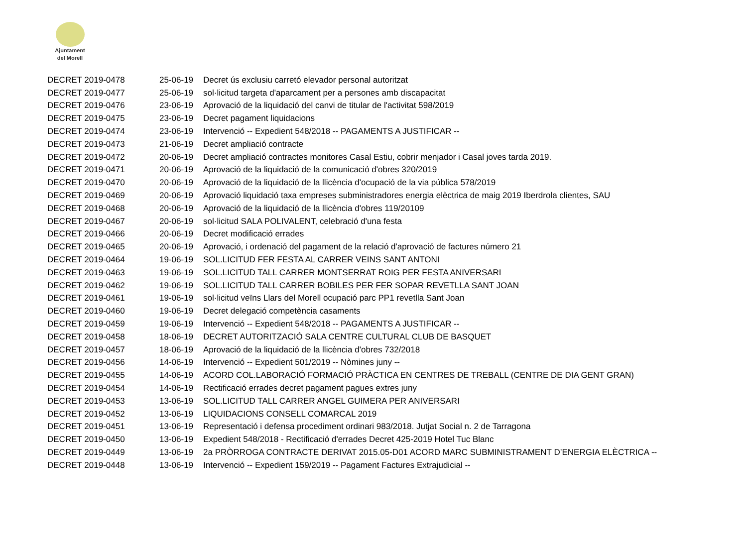Ajuntament
del Morell
| DECRET 2019-0478 | 25-06-19 | Decret ús exclusiu carretó elevador personal autoritzat |
| DECRET 2019-0477 | 25-06-19 | sol·licitud targeta d'aparcament per a persones amb discapacitat |
| DECRET 2019-0476 | 23-06-19 | Aprovació de la liquidació del canvi de titular de l'activitat 598/2019 |
| DECRET 2019-0475 | 23-06-19 | Decret pagament liquidacions |
| DECRET 2019-0474 | 23-06-19 | Intervenció -- Expedient 548/2018 -- PAGAMENTS A JUSTIFICAR -- |
| DECRET 2019-0473 | 21-06-19 | Decret ampliació contracte |
| DECRET 2019-0472 | 20-06-19 | Decret ampliació contractes monitores Casal Estiu, cobrir menjador i Casal joves tarda 2019. |
| DECRET 2019-0471 | 20-06-19 | Aprovació de la liquidació de la comunicació d'obres 320/2019 |
| DECRET 2019-0470 | 20-06-19 | Aprovació de la liquidació de la llicència d'ocupació de la via pública 578/2019 |
| DECRET 2019-0469 | 20-06-19 | Aprovació liquidació taxa empreses subministradores energia elèctrica de maig 2019 Iberdrola clientes, SAU |
| DECRET 2019-0468 | 20-06-19 | Aprovació de la liquidació de la llicència d'obres 119/20109 |
| DECRET 2019-0467 | 20-06-19 | sol·licitud SALA POLIVALENT, celebració d'una festa |
| DECRET 2019-0466 | 20-06-19 | Decret modificació errades |
| DECRET 2019-0465 | 20-06-19 | Aprovació, i ordenació del pagament de la relació d'aprovació de factures número 21 |
| DECRET 2019-0464 | 19-06-19 | SOL.LICITUD FER FESTA AL CARRER VEINS SANT ANTONI |
| DECRET 2019-0463 | 19-06-19 | SOL.LICITUD TALL CARRER MONTSERRAT ROIG PER FESTA ANIVERSARI |
| DECRET 2019-0462 | 19-06-19 | SOL.LICITUD TALL CARRER BOBILES PER FER SOPAR REVETLLA SANT JOAN |
| DECRET 2019-0461 | 19-06-19 | sol·licitud veïns Llars del Morell ocupació parc PP1 revetlla Sant Joan |
| DECRET 2019-0460 | 19-06-19 | Decret delegació competència casaments |
| DECRET 2019-0459 | 19-06-19 | Intervenció -- Expedient 548/2018 -- PAGAMENTS A JUSTIFICAR -- |
| DECRET 2019-0458 | 18-06-19 | DECRET AUTORITZACIÓ SALA CENTRE CULTURAL CLUB DE BASQUET |
| DECRET 2019-0457 | 18-06-19 | Aprovació de la liquidació de la llicència d'obres 732/2018 |
| DECRET 2019-0456 | 14-06-19 | Intervenció -- Expedient 501/2019 -- Nòmines juny -- |
| DECRET 2019-0455 | 14-06-19 | ACORD COL.LABORACIÓ FORMACIÓ PRÀCTICA EN CENTRES DE TREBALL (CENTRE DE DIA GENT GRAN) |
| DECRET 2019-0454 | 14-06-19 | Rectificació errades decret pagament pagues extres juny |
| DECRET 2019-0453 | 13-06-19 | SOL.LICITUD TALL CARRER ANGEL GUIMERA PER ANIVERSARI |
| DECRET 2019-0452 | 13-06-19 | LIQUIDACIONS CONSELL COMARCAL 2019 |
| DECRET 2019-0451 | 13-06-19 | Representació i defensa procediment ordinari 983/2018. Jutjat Social n. 2 de Tarragona |
| DECRET 2019-0450 | 13-06-19 | Expedient 548/2018 - Rectificació d'errades Decret 425-2019 Hotel Tuc Blanc |
| DECRET 2019-0449 | 13-06-19 | 2a PRÒRROGA CONTRACTE DERIVAT 2015.05-D01 ACORD MARC SUBMINISTRAMENT D’ENERGIA ELÈCTRICA -- |
| DECRET 2019-0448 | 13-06-19 | Intervenció -- Expedient 159/2019 -- Pagament Factures Extrajudicial -- |